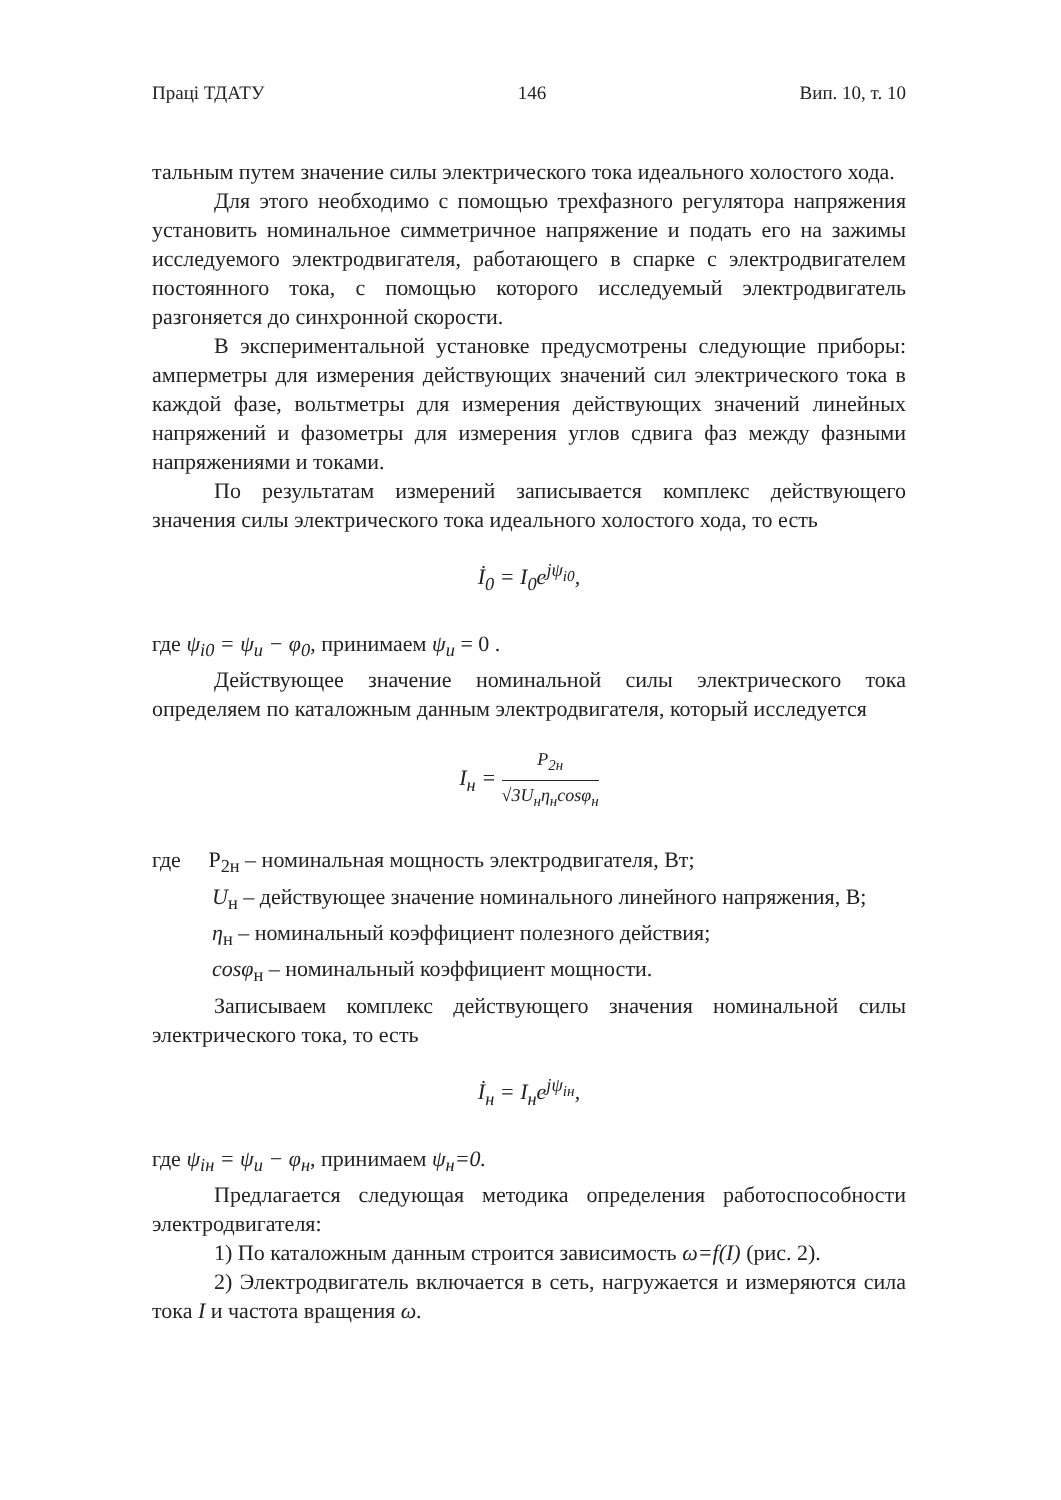Праці ТДАТУ 146 Вип. 10, т. 10
тальным путем значение силы электрического тока идеального холостого хода.
Для этого необходимо с помощью трехфазного регулятора напряжения установить номинальное симметричное напряжение и подать его на зажимы исследуемого электродвигателя, работающего в спарке с электродвигателем постоянного тока, с помощью которого исследуемый электродвигатель разгоняется до синхронной скорости.
В экспериментальной установке предусмотрены следующие приборы: амперметры для измерения действующих значений сил электрического тока в каждой фазе, вольтметры для измерения действующих значений линейных напряжений и фазометры для измерения углов сдвига фаз между фазными напряжениями и токами.
По результатам измерений записывается комплекс действующего значения силы электрического тока идеального холостого хода, то есть
İ<sub>0</sub> = I<sub>0</sub>e<sup>jψ<sub>i0</sub></sup>,
где ψ<sub>i0</sub> = ψ<sub>u</sub> − φ<sub>0</sub>, принимаем ψ<sub>u</sub> = 0 .
Действующее значение номинальной силы электрического тока определяем по каталожным данным электродвигателя, который исследуется
I<sub>н</sub> = P<sub>2н</sub> √3U<sub>н</sub>η<sub>н</sub>cosφ<sub>н</sub>
где P<sub>2н</sub> – номинальная мощность электродвигателя, Вт;
U<sub>н</sub> – действующее значение номинального линейного напряжения, В;
η<sub>н</sub> – номинальный коэффициент полезного действия;
cosφ<sub>н</sub> – номинальный коэффициент мощности.
Записываем комплекс действующего значения номинальной силы электрического тока, то есть
İ<sub>н</sub> = I<sub>н</sub>e<sup>jψ<sub>iн</sub></sup>,
где ψ<sub>iн</sub> = ψ<sub>u</sub> − φ<sub>н</sub>, принимаем ψ<sub>н</sub>=0.
Предлагается следующая методика определения работоспособности электродвигателя:
1) По каталожным данным строится зависимость ω=f(I) (рис. 2).
2) Электродвигатель включается в сеть, нагружается и измеряются сила тока I и частота вращения ω.